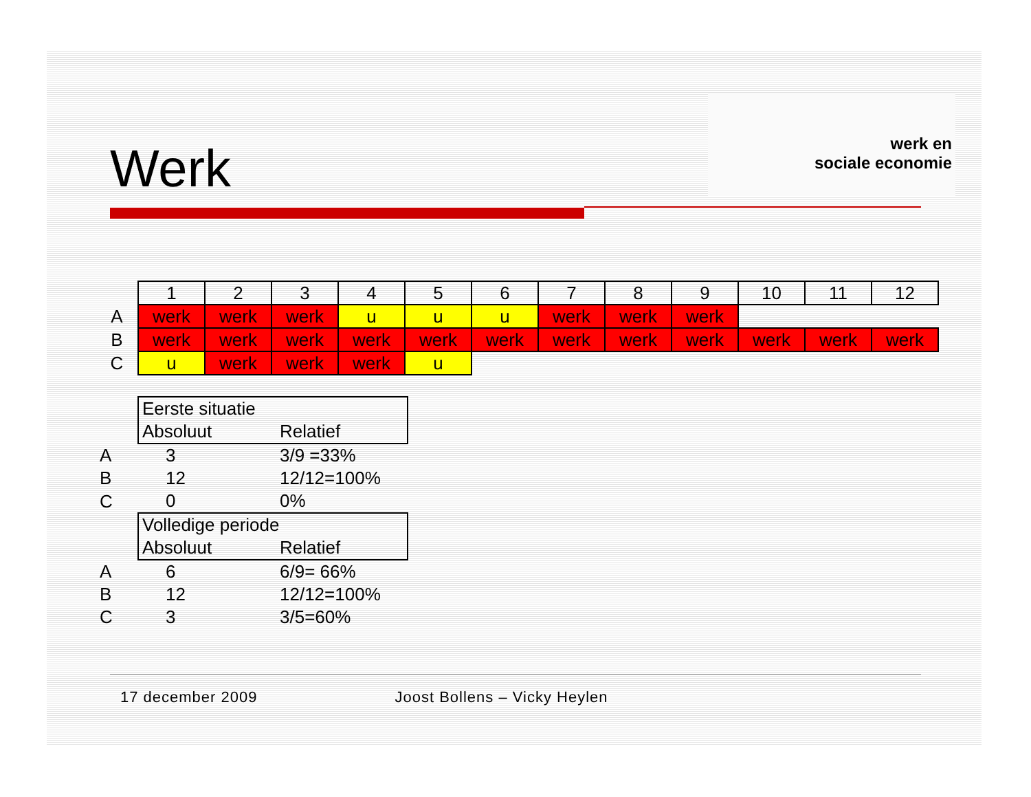werk en
sociale economie
Werk
| | 1 | 2 | 3 | 4 | 5 | 6 | 7 | 8 | 9 | 10 | 11 | 12 |
| A | werk | werk | werk | u | u | u | werk | werk | werk | | | |
| B | werk | werk | werk | werk | werk | werk | werk | werk | werk | werk | werk | werk |
| C | u | werk | werk | werk | u | | | | | | | |
| | Eerste situatie | |
| | Absoluut | Relatief |
| A | 3 | 3/9 =33% |
| B | 12 | 12/12=100% |
| C | 0 | 0% |
| | Volledige periode | |
| | Absoluut | Relatief |
| A | 6 | 6/9= 66% |
| B | 12 | 12/12=100% |
| C | 3 | 3/5=60% |
17 december 2009 Joost Bollens – Vicky Heylen